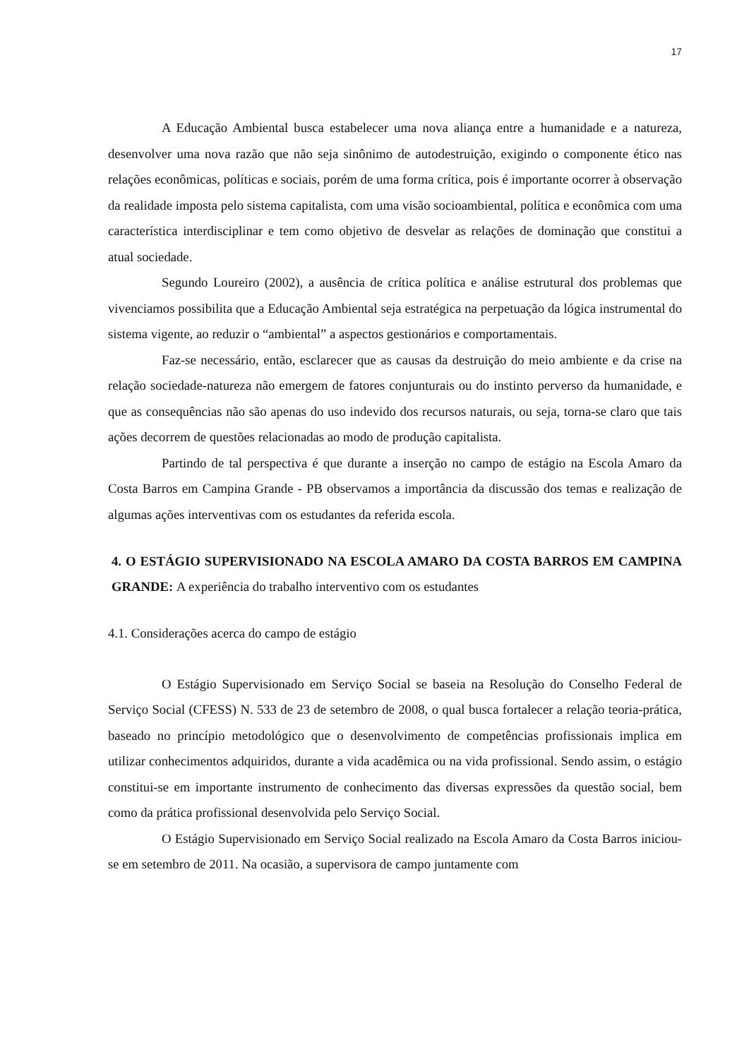17
A Educação Ambiental busca estabelecer uma nova aliança entre a humanidade e a natureza, desenvolver uma nova razão que não seja sinônimo de autodestruição, exigindo o componente ético nas relações econômicas, políticas e sociais, porém de uma forma crítica, pois é importante ocorrer à observação da realidade imposta pelo sistema capitalista, com uma visão socioambiental, política e econômica com uma característica interdisciplinar e tem como objetivo de desvelar as relações de dominação que constitui a atual sociedade.
Segundo Loureiro (2002), a ausência de crítica política e análise estrutural dos problemas que vivenciamos possibilita que a Educação Ambiental seja estratégica na perpetuação da lógica instrumental do sistema vigente, ao reduzir o “ambiental” a aspectos gestionários e comportamentais.
Faz-se necessário, então, esclarecer que as causas da destruição do meio ambiente e da crise na relação sociedade-natureza não emergem de fatores conjunturais ou do instinto perverso da humanidade, e que as consequências não são apenas do uso indevido dos recursos naturais, ou seja, torna-se claro que tais ações decorrem de questões relacionadas ao modo de produção capitalista.
Partindo de tal perspectiva é que durante a inserção no campo de estágio na Escola Amaro da Costa Barros em Campina Grande - PB observamos a importância da discussão dos temas e realização de algumas ações interventivas com os estudantes da referida escola.
4. O ESTÁGIO SUPERVISIONADO NA ESCOLA AMARO DA COSTA BARROS EM CAMPINA GRANDE: A experiência do trabalho interventivo com os estudantes
4.1. Considerações acerca do campo de estágio
O Estágio Supervisionado em Serviço Social se baseia na Resolução do Conselho Federal de Serviço Social (CFESS) N. 533 de 23 de setembro de 2008, o qual busca fortalecer a relação teoria-prática, baseado no princípio metodológico que o desenvolvimento de competências profissionais implica em utilizar conhecimentos adquiridos, durante a vida acadêmica ou na vida profissional. Sendo assim, o estágio constitui-se em importante instrumento de conhecimento das diversas expressões da questão social, bem como da prática profissional desenvolvida pelo Serviço Social.
O Estágio Supervisionado em Serviço Social realizado na Escola Amaro da Costa Barros iniciou-se em setembro de 2011. Na ocasião, a supervisora de campo juntamente com